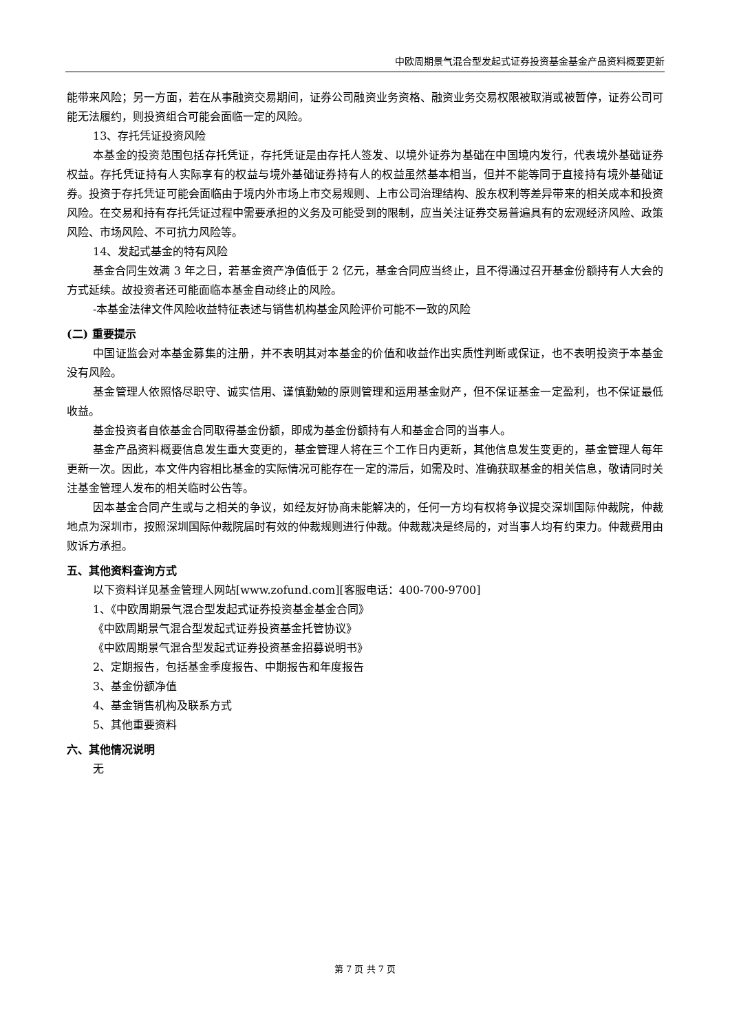中欧周期景气混合型发起式证券投资基金基金产品资料概要更新
能带来风险；另一方面，若在从事融资交易期间，证券公司融资业务资格、融资业务交易权限被取消或被暂停，证券公司可能无法履约，则投资组合可能会面临一定的风险。
13、存托凭证投资风险
本基金的投资范围包括存托凭证，存托凭证是由存托人签发、以境外证券为基础在中国境内发行，代表境外基础证券权益。存托凭证持有人实际享有的权益与境外基础证券持有人的权益虽然基本相当，但并不能等同于直接持有境外基础证券。投资于存托凭证可能会面临由于境内外市场上市交易规则、上市公司治理结构、股东权利等差异带来的相关成本和投资风险。在交易和持有存托凭证过程中需要承担的义务及可能受到的限制，应当关注证券交易普遍具有的宏观经济风险、政策风险、市场风险、不可抗力风险等。
14、发起式基金的特有风险
基金合同生效满 3 年之日，若基金资产净值低于 2 亿元，基金合同应当终止，且不得通过召开基金份额持有人大会的方式延续。故投资者还可能面临本基金自动终止的风险。
-本基金法律文件风险收益特征表述与销售机构基金风险评价可能不一致的风险
(二) 重要提示
中国证监会对本基金募集的注册，并不表明其对本基金的价值和收益作出实质性判断或保证，也不表明投资于本基金没有风险。
基金管理人依照恪尽职守、诚实信用、谨慎勤勉的原则管理和运用基金财产，但不保证基金一定盈利，也不保证最低收益。
基金投资者自依基金合同取得基金份额，即成为基金份额持有人和基金合同的当事人。
基金产品资料概要信息发生重大变更的，基金管理人将在三个工作日内更新，其他信息发生变更的，基金管理人每年更新一次。因此，本文件内容相比基金的实际情况可能存在一定的滞后，如需及时、准确获取基金的相关信息，敬请同时关注基金管理人发布的相关临时公告等。
因本基金合同产生或与之相关的争议，如经友好协商未能解决的，任何一方均有权将争议提交深圳国际仲裁院，仲裁地点为深圳市，按照深圳国际仲裁院届时有效的仲裁规则进行仲裁。仲裁裁决是终局的，对当事人均有约束力。仲裁费用由败诉方承担。
五、其他资料查询方式
以下资料详见基金管理人网站[www.zofund.com][客服电话：400-700-9700]
1、《中欧周期景气混合型发起式证券投资基金基金合同》
《中欧周期景气混合型发起式证券投资基金托管协议》
《中欧周期景气混合型发起式证券投资基金招募说明书》
2、定期报告，包括基金季度报告、中期报告和年度报告
3、基金份额净值
4、基金销售机构及联系方式
5、其他重要资料
六、其他情况说明
无
第 7 页 共 7 页